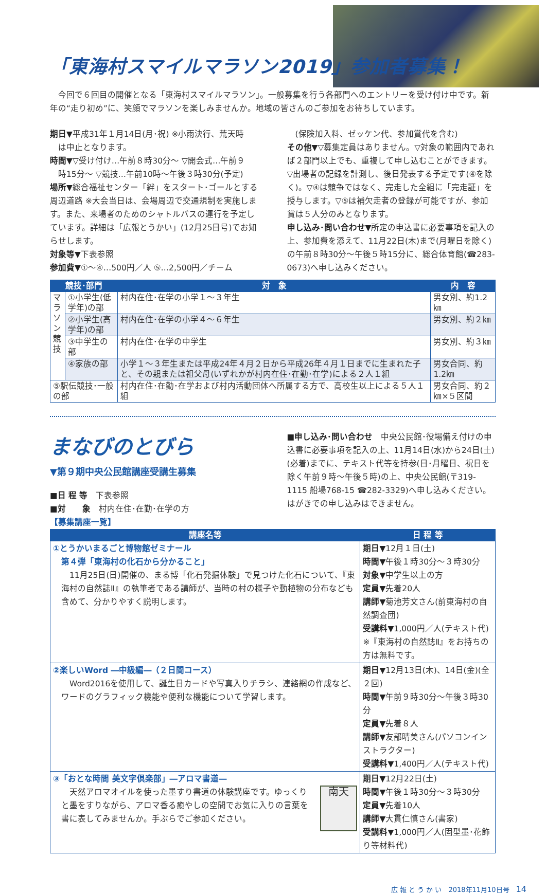「東海村スマイルマラソン2019」参加者募集！
　今回で６回目の開催となる「東海村スマイルマラソン」。一般募集を行う各部門へのエントリーを受け付け中です。新年の“走り初め”に、笑顔でマラソンを楽しみませんか。地域の皆さんのご参加をお待ちしています。
期日▼平成31年１月14日(月･祝) ※小雨決行、荒天時
は中止となります。
時間▼▽受け付け…午前８時30分～ ▽開会式…午前９
時15分～ ▽競技…午前10時～午後３時30分(予定)
場所▼総合福祉センター「絆」をスタート･ゴールとする周辺道路 ※大会当日は、会場周辺で交通規制を実施します。また、来場者のためのシャトルバスの運行を予定しています。詳細は「広報とうかい」(12月25日号)でお知らせします。
対象等▼下表参照
参加費▼①～④…500円／人 ⑤…2,500円／チーム
(保険加入料、ゼッケン代、参加賞代を含む)
その他▼▽募集定員はありません。▽対象の範囲内であれば２部門以上でも、重複して申し込むことができます。▽出場者の記録を計測し、後日発表する予定です(④を除く)。▽④は競争ではなく、完走した全組に「完走証」を授与します。▽⑤は補欠走者の登録が可能ですが、参加賞は５人分のみとなります。
申し込み･問い合わせ▼所定の申込書に必要事項を記入の上、参加費を添えて、11月22日(木)まで(月曜日を除く)の午前８時30分～午後５時15分に、総合体育館(☎283-0673)へ申し込みください。
| 競技･部門 | | 対 象 | 内 容 |
| --- | --- | --- | --- |
| マラソン競技 | ①小学生(低学年)の部 | 村内在住･在学の小学１～３年生 | 男女別、約1.2㎞ |
| | ②小学生(高学年)の部 | 村内在住･在学の小学４～６年生 | 男女別、約２㎞ |
| | ③中学生の部 | 村内在住･在学の中学生 | 男女別、約３㎞ |
| | ④家族の部 | 小学１～３年生または平成24年４月２日から平成26年４月１日までに生まれた子と、その親または祖父母(いずれかが村内在住･在勤･在学)による２人１組 | 男女合同、約1.2㎞ |
| ⑤駅伝競技･一般の部 | | 村内在住･在勤･在学および村内活動団体へ所属する方で、高校生以上による５人１組 | 男女合同、約２㎞×５区間 |
まなびのとびら
▼第９期中央公民館講座受講生募集
■日 程 等　下表参照
■対　　象　村内在住･在勤･在学の方
■申し込み･問い合わせ　中央公民館･役場備え付けの申込書に必要事項を記入の上、11月14日(水)から24日(土)(必着)までに、テキスト代等を持参(日･月曜日、祝日を除く午前９時～午後５時)の上、中央公民館(〒319-1115 船場768-15 ☎282-3329)へ申し込みください。はがきでの申し込みはできません。
【募集講座一覧】
| 講座名等 | 日 程 等 |
| --- | --- |
| ①とうかいまるごと博物館ゼミナール 第４弾「東海村の化石から分かること」 11月25日(日)開催の、まる博「化石発掘体験」で見つけた化石について、『東海村の自然誌Ⅱ』の執筆者である講師が、当時の村の様子や動植物の分布なども含めて、分かりやすく説明します。 | 期日▼ 12月１日(土) 時間▼ 午後１時30分～３時30分 対象▼ 中学生以上の方 定員▼ 先着20人 講師▼ 菊池芳文さん(前東海村の自然調査団) 受講料▼ 1,000円／人(テキスト代) ※『東海村の自然誌Ⅱ』をお持ちの方は無料です。 |
| ②楽しいWord ―中級編―（２日間コース） Word2016を使用して、誕生日カードや写真入りチラシ、連絡網の作成など、ワードのグラフィック機能や便利な機能について学習します。 | 期日▼ 12月13日(木)、14日(金)(全２回) 時間▼ 午前９時30分～午後３時30分 定員▼ 先着８人 講師▼ 友部晴美さん(パソコンインストラクター) 受講料▼ 1,400円／人(テキスト代) |
| ③「おとな時間 美文字倶楽部」―アロマ書道― 天然アロマオイルを使った墨すり書道の体験講座です。ゆっくりと墨をすりながら、アロマ香る癒やしの空間でお気に入りの言葉を書に表してみませんか。手ぶらでご参加ください。 南天 | 期日▼ 12月22日(土) 時間▼ 午後１時30分～３時30分 定員▼ 先着10人 講師▼ 大貫仁慎さん(書家) 受講料▼ 1,000円／人(固型墨･花飾り等材料代) |
広 報 と う か い　2018年11月10日号　14